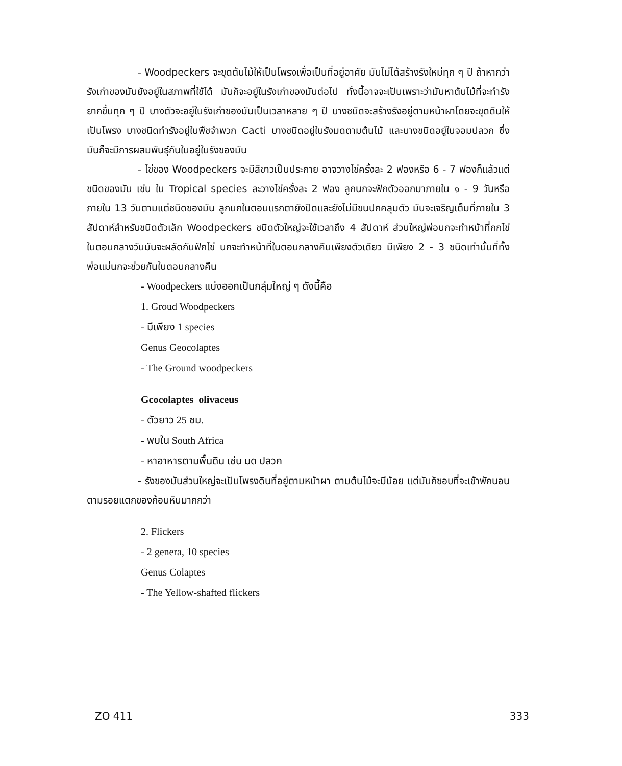- Woodpeckers จะขุดต้นไม้ให้เป็นโพรงเพื่อเป็นที่อยู่อาศัย มันไม่ได้สร้างรังใหม่ทุก ๆ ปี ถ้าหากว่ารังเก่าของมันยังอยู่ในสภาพที่ใช้ได้ มันก็จะอยู่ในรังเก่าของมันต่อไป ทั้งนี้อาจจะเป็นเพราะว่ามันหาต้นไม้ที่จะทำรังยากขึ้นทุก ๆ ปี บางตัวจะอยู่ในรังเก่าของมันเป็นเวลาหลาย ๆ ปี บางชนิดจะสร้างรังอยู่ตามหน้าผาโดยจะขุดดินให้เป็นโพรง บางชนิดทำรังอยู่ในพืชจำพวก Cacti บางชนิดอยู่ในรังมดตามต้นไม้ และบางชนิดอยู่ในจอมปลวก ซึ่งมันก็จะมีการผสมพันธุ์กันในอยู่ในรังของมัน
- ไข่ของ Woodpeckers จะมีสีขาวเป็นประกาย อาจวางไข่ครั้งละ 2 ฟองหรือ 6 - 7 ฟองก็แล้วแต่ชนิดของมัน เช่น ใน Tropical species ละวางไข่ครั้งละ 2 ฟอง ลูกนกจะฟักตัวออกมาภายใน ๑ - 9 วันหรือภายใน 13 วันตามแต่ชนิดของมัน ลูกนกในตอนแรกตายังปิดและยังไม่มีขนปกคลุมตัว มันจะเจริญเต็มที่ภายใน 3 สัปดาห์สำหรับชนิดตัวเล็ก Woodpeckers ชนิดตัวใหญ่จะใช้เวลาถึง 4 สัปดาห์ ส่วนใหญ่พ่อนกจะทำหน้าที่กกไข่ ในตอนกลางวันมันจะผลัดกันฟักไข่ นกจะทำหน้าที่ในตอนกลางคืนเพียงตัวเดียว มีเพียง 2 - 3 ชนิดเท่านั้นที่ทั้งพ่อแม่นกจะช่วยกันในตอนกลางคืน
- Woodpeckers แบ่งออกเป็นกลุ่มใหญ่ ๆ ดังนี้คือ
1. Groud Woodpeckers
- มีเพียง 1 species
Genus Geocolaptes
- The Ground woodpeckers
Gcocolaptes olivaceus
- ตัวยาว 25 ซม.
- พบใน South Africa
- หาอาหารตามพื้นดิน เช่น มด ปลวก
- รังของมันส่วนใหญ่จะเป็นโพรงดินที่อยู่ตามหน้าผา ตามต้นไม้จะมีน้อย แต่มันก็ชอบที่จะเข้าพักนอนตามรอยแตกของก้อนหินมากกว่า
2. Flickers
- 2 genera, 10 species
Genus Colaptes
- The Yellow-shafted flickers
ZO 411 333